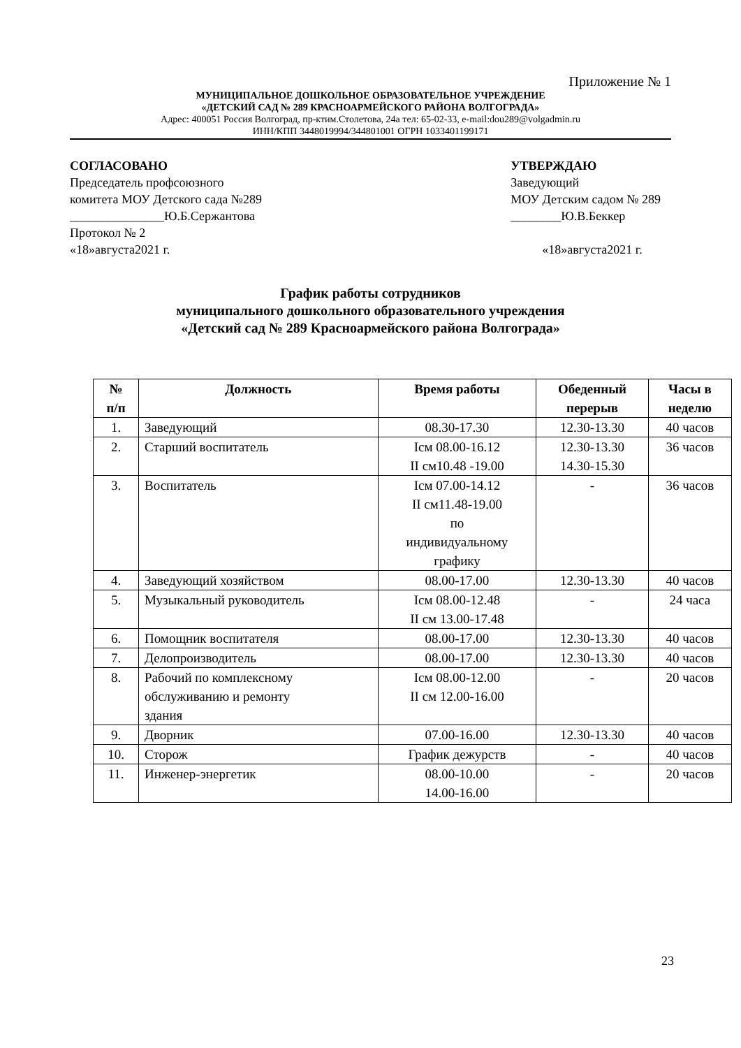Приложение № 1
МУНИЦИПАЛЬНОЕ ДОШКОЛЬНОЕ ОБРАЗОВАТЕЛЬНОЕ УЧРЕЖДЕНИЕ
«ДЕТСКИЙ САД № 289 КРАСНОАРМЕЙСКОГО РАЙОНА ВОЛГОГРАДА»
Адрес: 400051 Россия Волгоград, пр-ктим.Столетова, 24а тел: 65-02-33, e-mail:dou289@volgadmin.ru
ИНН/КПП 3448019994/344801001 ОГРН 1033401199171
СОГЛАСОВАНО
Председатель профсоюзного
комитета МОУ Детского сада №289
_______________Ю.Б.Сержантова
Протокол № 2
«18»августа2021 г.
УТВЕРЖДАЮ
Заведующий
МОУ Детским садом № 289
________Ю.В.Беккер
«18»августа2021 г.
График работы сотрудников
муниципального дошкольного образовательного учреждения
«Детский сад № 289 Красноармейского района Волгограда»
| № п/п | Должность | Время работы | Обеденный перерыв | Часы в неделю |
| --- | --- | --- | --- | --- |
| 1. | Заведующий | 08.30-17.30 | 12.30-13.30 | 40 часов |
| 2. | Старший воспитатель | Iсм 08.00-16.12 II см10.48 -19.00 | 12.30-13.30 14.30-15.30 | 36 часов |
| 3. | Воспитатель | Iсм 07.00-14.12 II см11.48-19.00 по индивидуальному графику | - | 36 часов |
| 4. | Заведующий хозяйством | 08.00-17.00 | 12.30-13.30 | 40 часов |
| 5. | Музыкальный руководитель | Iсм 08.00-12.48 II см 13.00-17.48 | - | 24 часа |
| 6. | Помощник воспитателя | 08.00-17.00 | 12.30-13.30 | 40 часов |
| 7. | Делопроизводитель | 08.00-17.00 | 12.30-13.30 | 40 часов |
| 8. | Рабочий по комплексному обслуживанию и ремонту здания | Iсм 08.00-12.00 II см 12.00-16.00 | - | 20 часов |
| 9. | Дворник | 07.00-16.00 | 12.30-13.30 | 40 часов |
| 10. | Сторож | График дежурств | - | 40 часов |
| 11. | Инженер-энергетик | 08.00-10.00 14.00-16.00 | - | 20 часов |
23